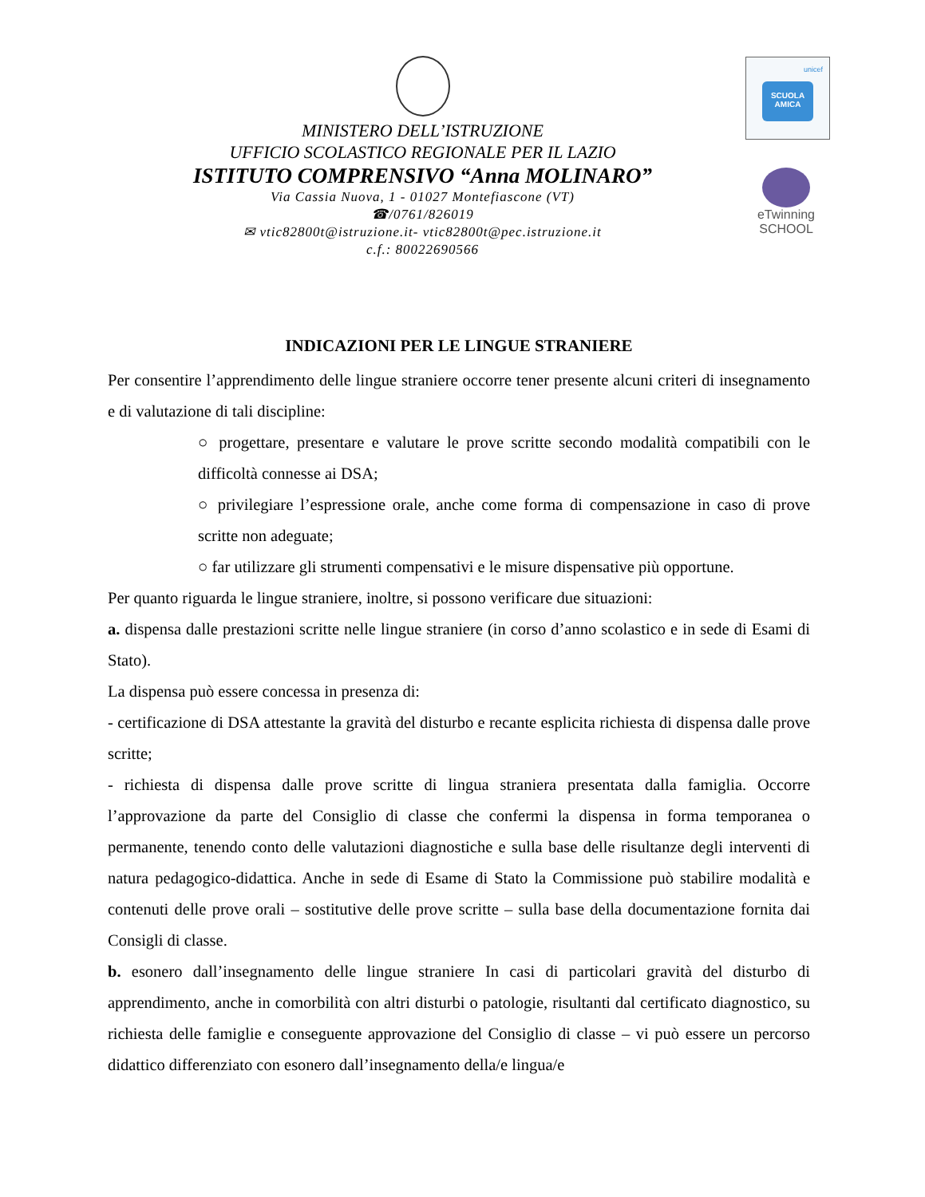SCUOLA AMICA
unicef
eTwinning
SCHOOL
MINISTERO DELL’ISTRUZIONE
UFFICIO SCOLASTICO REGIONALE PER IL LAZIO
ISTITUTO COMPRENSIVO “Anna MOLINARO”
Via Cassia Nuova, 1 - 01027 Montefiascone (VT)
☎/0761/826019
✉ vtic82800t@istruzione.it- vtic82800t@pec.istruzione.it
c.f.: 80022690566
INDICAZIONI PER LE LINGUE STRANIERE
Per consentire l’apprendimento delle lingue straniere occorre tener presente alcuni criteri di insegnamento e di valutazione di tali discipline:
○ progettare, presentare e valutare le prove scritte secondo modalità compatibili con le difficoltà connesse ai DSA;
○ privilegiare l’espressione orale, anche come forma di compensazione in caso di prove scritte non adeguate;
○ far utilizzare gli strumenti compensativi e le misure dispensative più opportune.
Per quanto riguarda le lingue straniere, inoltre, si possono verificare due situazioni:
a. dispensa dalle prestazioni scritte nelle lingue straniere (in corso d’anno scolastico e in sede di Esami di Stato).
La dispensa può essere concessa in presenza di:
- certificazione di DSA attestante la gravità del disturbo e recante esplicita richiesta di dispensa dalle prove scritte;
- richiesta di dispensa dalle prove scritte di lingua straniera presentata dalla famiglia. Occorre l’approvazione da parte del Consiglio di classe che confermi la dispensa in forma temporanea o permanente, tenendo conto delle valutazioni diagnostiche e sulla base delle risultanze degli interventi di natura pedagogico-didattica. Anche in sede di Esame di Stato la Commissione può stabilire modalità e contenuti delle prove orali – sostitutive delle prove scritte – sulla base della documentazione fornita dai Consigli di classe.
b. esonero dall’insegnamento delle lingue straniere In casi di particolari gravità del disturbo di apprendimento, anche in comorbilità con altri disturbi o patologie, risultanti dal certificato diagnostico, su richiesta delle famiglie e conseguente approvazione del Consiglio di classe – vi può essere un percorso didattico differenziato con esonero dall’insegnamento della/e lingua/e